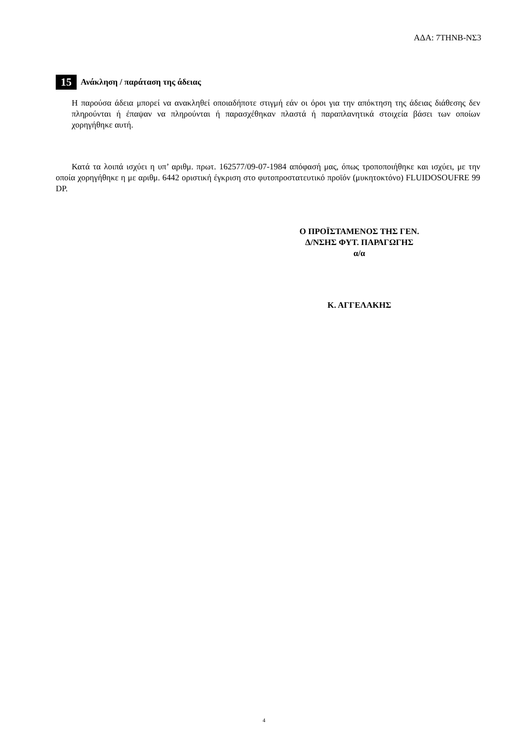ΑΔΑ: 7ΤΗΝΒ-ΝΣ3
15 Ανάκληση / παράταση της άδειας
Η παρούσα άδεια μπορεί να ανακληθεί οποιαδήποτε στιγμή εάν οι όροι για την απόκτηση της άδειας διάθεσης δεν πληρούνται ή έπαψαν να πληρούνται ή παρασχέθηκαν πλαστά ή παραπλανητικά στοιχεία βάσει των οποίων χορηγήθηκε αυτή.
Κατά τα λοιπά ισχύει η υπ’ αριθμ. πρωτ. 162577/09-07-1984 απόφασή μας, όπως τροποποιήθηκε και ισχύει, με την οποία χορηγήθηκε η με αριθμ. 6442 οριστική έγκριση στο φυτοπροστατευτικό προϊόν (μυκητοκτόνο) FLUIDOSOUFRE 99 DP.
Ο ΠΡΟΪΣΤΑΜΕΝΟΣ ΤΗΣ ΓΕΝ.
Δ/ΝΣΗΣ ΦΥΤ. ΠΑΡΑΓΩΓΗΣ
α/α
Κ. ΑΓΓΕΛΑΚΗΣ
4